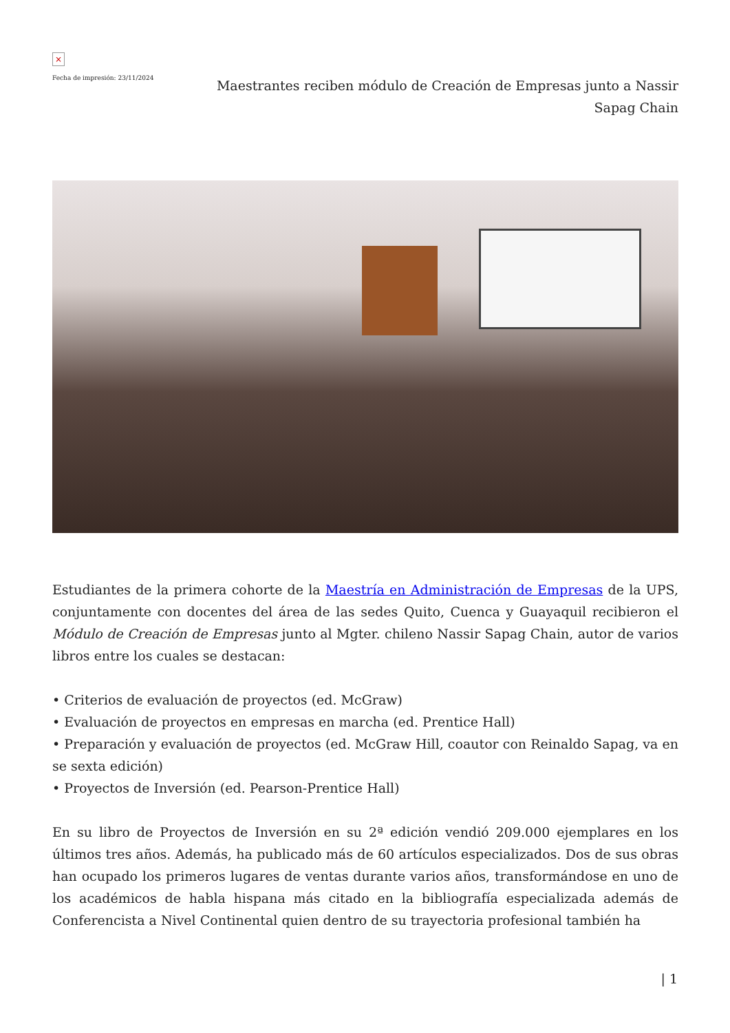×
Fecha de impresión: 23/11/2024
Maestrantes reciben módulo de Creación de Empresas junto a Nassir Sapag Chain
Estudiantes de la primera cohorte de la Maestría en Administración de Empresas de la UPS, conjuntamente con docentes del área de las sedes Quito, Cuenca y Guayaquil recibieron el Módulo de Creación de Empresas junto al Mgter. chileno Nassir Sapag Chain, autor de varios libros entre los cuales se destacan:
• Criterios de evaluación de proyectos (ed. McGraw)
• Evaluación de proyectos en empresas en marcha (ed. Prentice Hall)
• Preparación y evaluación de proyectos (ed. McGraw Hill, coautor con Reinaldo Sapag, va en se sexta edición)
• Proyectos de Inversión (ed. Pearson-Prentice Hall)
En su libro de Proyectos de Inversión en su 2ª edición vendió 209.000 ejemplares en los últimos tres años. Además, ha publicado más de 60 artículos especializados. Dos de sus obras han ocupado los primeros lugares de ventas durante varios años, transformándose en uno de los académicos de habla hispana más citado en la bibliografía especializada además de Conferencista a Nivel Continental quien dentro de su trayectoria profesional también ha
| 1